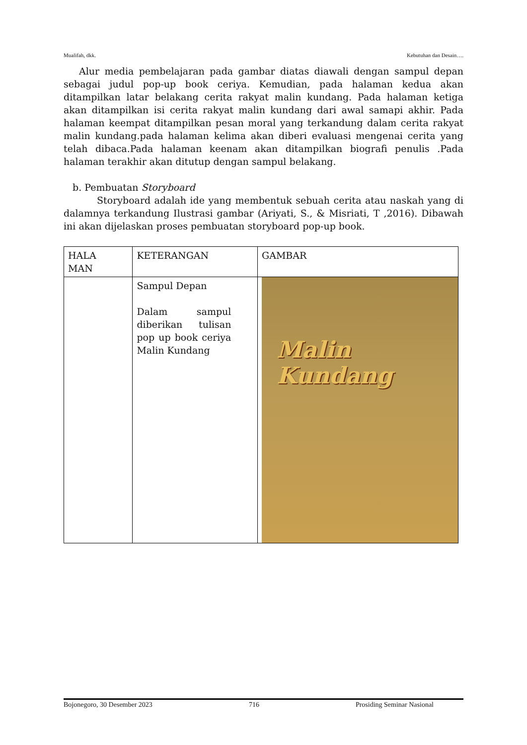Mualifah, dkk. Kebutuhan dan Desain….
Alur media pembelajaran pada gambar diatas diawali dengan sampul depan sebagai judul pop-up book ceriya. Kemudian, pada halaman kedua akan ditampilkan latar belakang cerita rakyat malin kundang. Pada halaman ketiga akan ditampilkan isi cerita rakyat malin kundang dari awal samapi akhir. Pada halaman keempat ditampilkan pesan moral yang terkandung dalam cerita rakyat malin kundang.pada halaman kelima akan diberi evaluasi mengenai cerita yang telah dibaca.Pada halaman keenam akan ditampilkan biografi penulis .Pada halaman terakhir akan ditutup dengan sampul belakang.
b. Pembuatan Storyboard
Storyboard adalah ide yang membentuk sebuah cerita atau naskah yang di dalamnya terkandung Ilustrasi gambar (Ariyati, S., & Misriati, T ,2016). Dibawah ini akan dijelaskan proses pembuatan storyboard pop-up book.
| HALA MAN | KETERANGAN | GAMBAR |
| --- | --- | --- |
| | Sampul Depan Dalam sampul diberikan tulisan pop up book ceriya Malin Kundang | Malin Kundang |
Bojonegoro, 30 Desember 2023 716 Prosiding Seminar Nasional